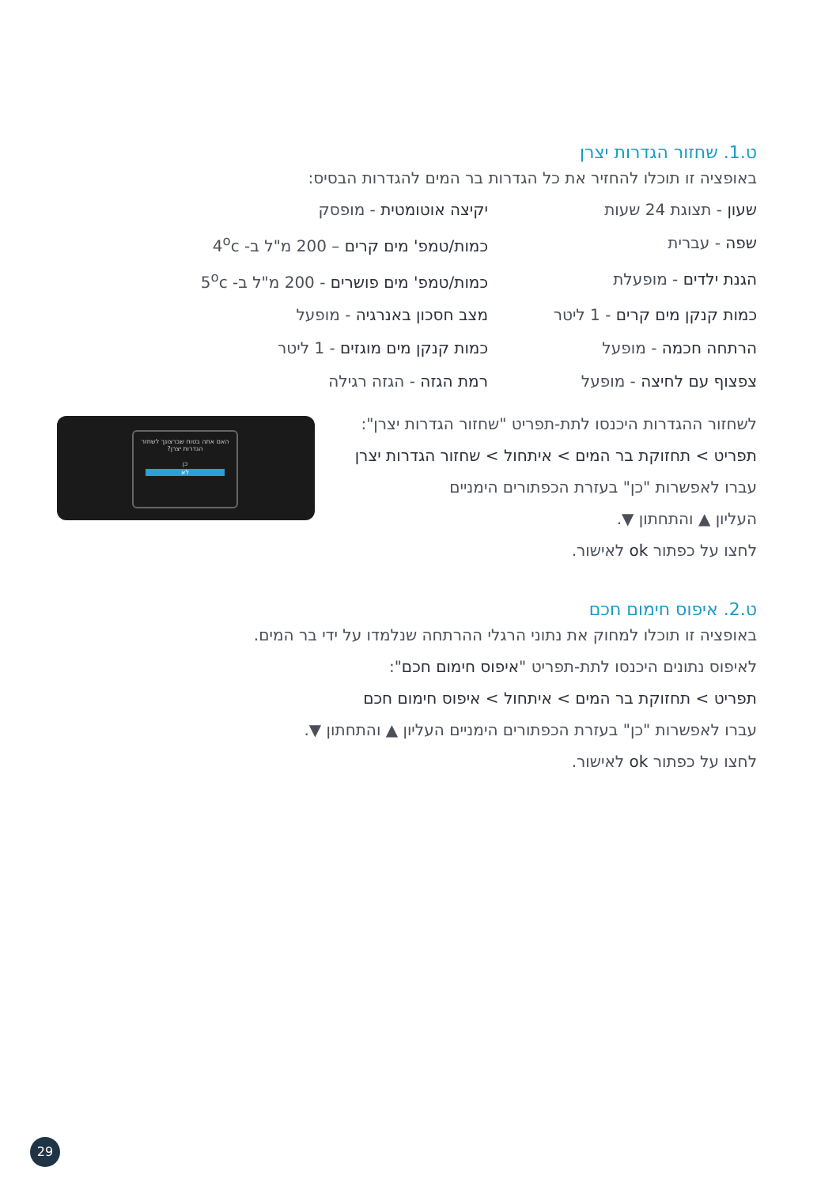ט.1. שחזור הגדרות יצרן
באופציה זו תוכלו להחזיר את כל הגדרות בר המים להגדרות הבסיס:
שעון - תצוגת 24 שעות
יקיצה אוטומטית - מופסק
שפה - עברית
כמות/טמפ' מים קרים – 200 מ"ל ב- 4<sup>o</sup>c
הגנת ילדים - מופעלת
כמות/טמפ' מים פושרים - 200 מ"ל ב- 5<sup>o</sup>c
כמות קנקן מים קרים - 1 ליטר
מצב חסכון באנרגיה - מופעל
הרתחה חכמה - מופעל
כמות קנקן מים מוגזים - 1 ליטר
צפצוף עם לחיצה - מופעל
רמת הגזה - הגזה רגילה
לשחזור ההגדרות היכנסו לתת-תפריט "שחזור הגדרות יצרן":
תפריט > תחזוקת בר המים > איתחול > שחזור הגדרות יצרן
עברו לאפשרות "כן" בעזרת הכפתורים הימניים
העליון ▲ והתחתון ▼.
לחצו על כפתור ok לאישור.
ט.2. איפוס חימום חכם
באופציה זו תוכלו למחוק את נתוני הרגלי ההרתחה שנלמדו על ידי בר המים.
לאיפוס נתונים היכנסו לתת-תפריט "איפוס חימום חכם":
תפריט > תחזוקת בר המים > איתחול > איפוס חימום חכם
עברו לאפשרות "כן" בעזרת הכפתורים הימניים העליון ▲ והתחתון ▼.
לחצו על כפתור ok לאישור.
האם אתה בטוח שברצונך לשחזר הגדרות יצרן?
כן
לא
29